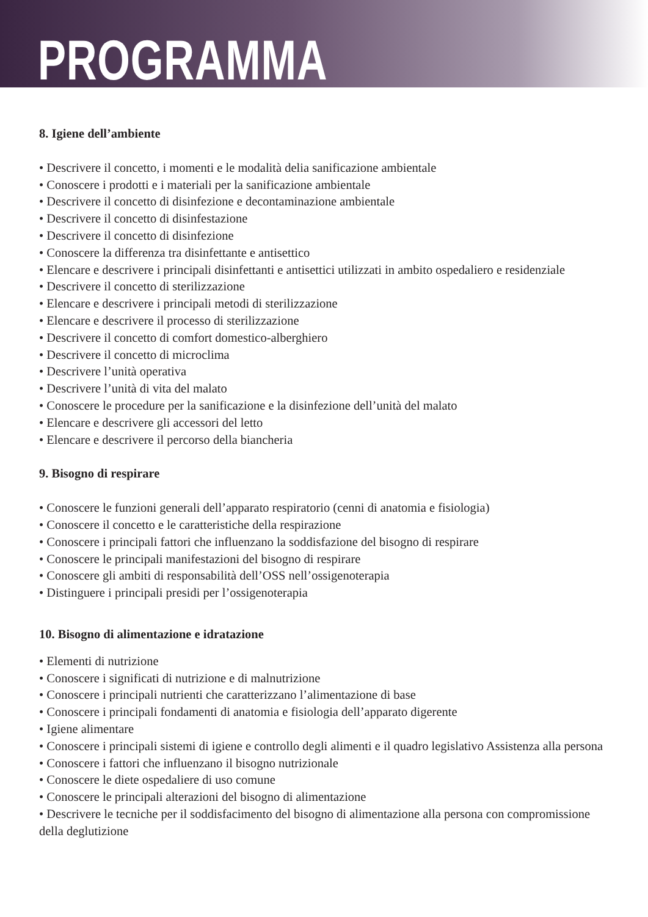PROGRAMMA
8. Igiene dell’ambiente
• Descrivere il concetto, i momenti e le modalità delia sanificazione ambientale
• Conoscere i prodotti e i materiali per la sanificazione ambientale
• Descrivere il concetto di disinfezione e decontaminazione ambientale
• Descrivere il concetto di disinfestazione
• Descrivere il concetto di disinfezione
• Conoscere la differenza tra disinfettante e antisettico
• Elencare e descrivere i principali disinfettanti e antisettici utilizzati in ambito ospedaliero e residenziale
• Descrivere il concetto di sterilizzazione
• Elencare e descrivere i principali metodi di sterilizzazione
• Elencare e descrivere il processo di sterilizzazione
• Descrivere il concetto di comfort domestico-alberghiero
• Descrivere il concetto di microclima
• Descrivere l’unità operativa
• Descrivere l’unità di vita del malato
• Conoscere le procedure per la sanificazione e la disinfezione dell’unità del malato
• Elencare e descrivere gli accessori del letto
• Elencare e descrivere il percorso della biancheria
9. Bisogno di respirare
• Conoscere le funzioni generali dell’apparato respiratorio (cenni di anatomia e fisiologia)
• Conoscere il concetto e le caratteristiche della respirazione
• Conoscere i principali fattori che influenzano la soddisfazione del bisogno di respirare
• Conoscere le principali manifestazioni del bisogno di respirare
• Conoscere gli ambiti di responsabilità dell’OSS nell’ossigenoterapia
• Distinguere i principali presidi per l’ossigenoterapia
10. Bisogno di alimentazione e idratazione
• Elementi di nutrizione
• Conoscere i significati di nutrizione e di malnutrizione
• Conoscere i principali nutrienti che caratterizzano l’alimentazione di base
• Conoscere i principali fondamenti di anatomia e fisiologia dell’apparato digerente
• Igiene alimentare
• Conoscere i principali sistemi di igiene e controllo degli alimenti e il quadro legislativo Assistenza alla persona
• Conoscere i fattori che influenzano il bisogno nutrizionale
• Conoscere le diete ospedaliere di uso comune
• Conoscere le principali alterazioni del bisogno di alimentazione
• Descrivere le tecniche per il soddisfacimento del bisogno di alimentazione alla persona con compromissione della deglutizione